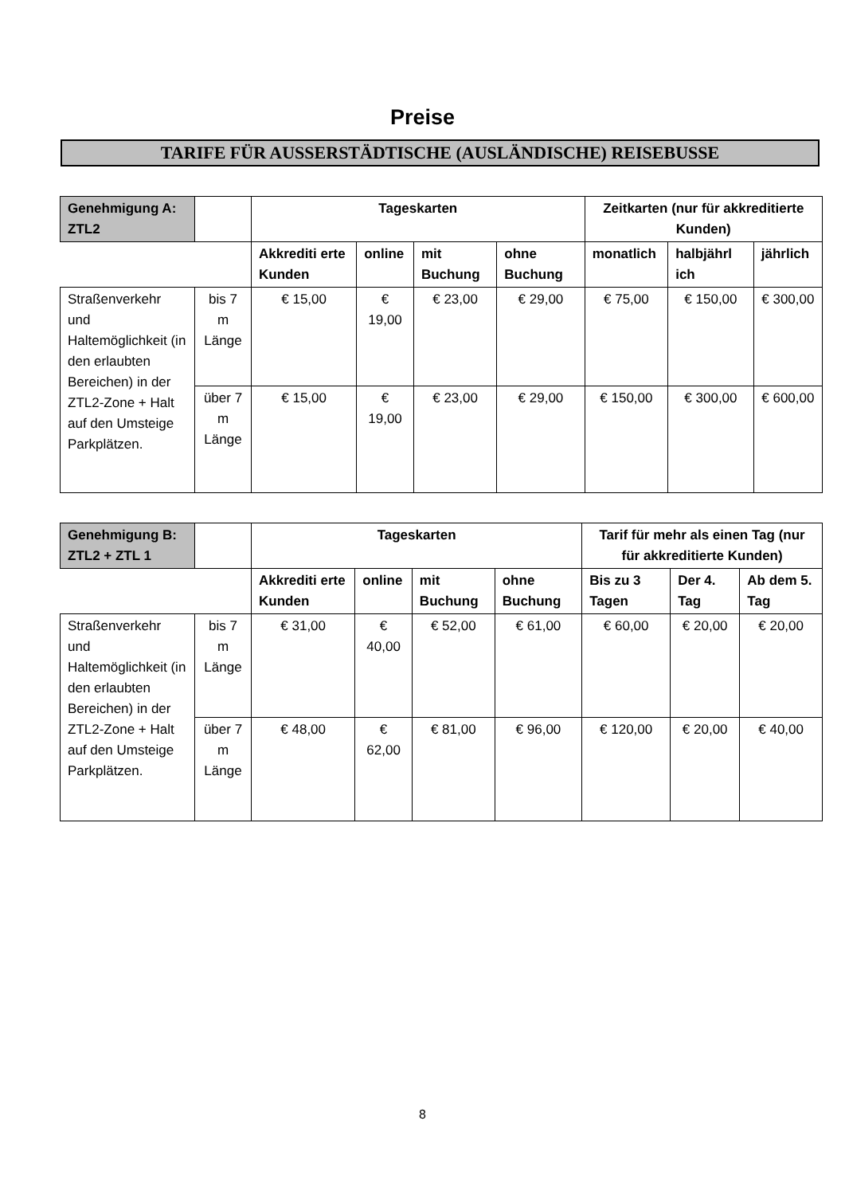Preise
TARIFE FÜR AUSSERSTÄDTISCHE (AUSLÄNDISCHE) REISEBUSSE
| Genehmigung A: ZTL2 | | Tageskarten | | | | Zeitkarten (nur für akkreditierte Kunden) | | |
| --- | --- | --- | --- | --- | --- | --- | --- | --- |
| | | Akkrediti erte Kunden | online | mit Buchung | ohne Buchung | monatlich | halbjährl ich | jährlich |
| Straßenverkehr und Haltemöglichkeit (in den erlaubten Bereichen) in der ZTL2-Zone + Halt auf den Umsteige Parkplätzen. | bis 7 m Länge | € 15,00 | € 19,00 | € 23,00 | € 29,00 | € 75,00 | € 150,00 | € 300,00 |
| | über 7 m Länge | € 15,00 | € 19,00 | € 23,00 | € 29,00 | € 150,00 | € 300,00 | € 600,00 |
| Genehmigung B: ZTL2 + ZTL 1 | | Tageskarten | | | | Tarif für mehr als einen Tag (nur für akkreditierte Kunden) | | |
| --- | --- | --- | --- | --- | --- | --- | --- | --- |
| | | Akkrediti erte Kunden | online | mit Buchung | ohne Buchung | Bis zu 3 Tagen | Der 4. Tag | Ab dem 5. Tag |
| Straßenverkehr und Haltemöglichkeit (in den erlaubten Bereichen) in der ZTL2-Zone + Halt auf den Umsteige Parkplätzen. | bis 7 m Länge | € 31,00 | € 40,00 | € 52,00 | € 61,00 | € 60,00 | € 20,00 | € 20,00 |
| | über 7 m Länge | € 48,00 | € 62,00 | € 81,00 | € 96,00 | € 120,00 | € 20,00 | € 40,00 |
8